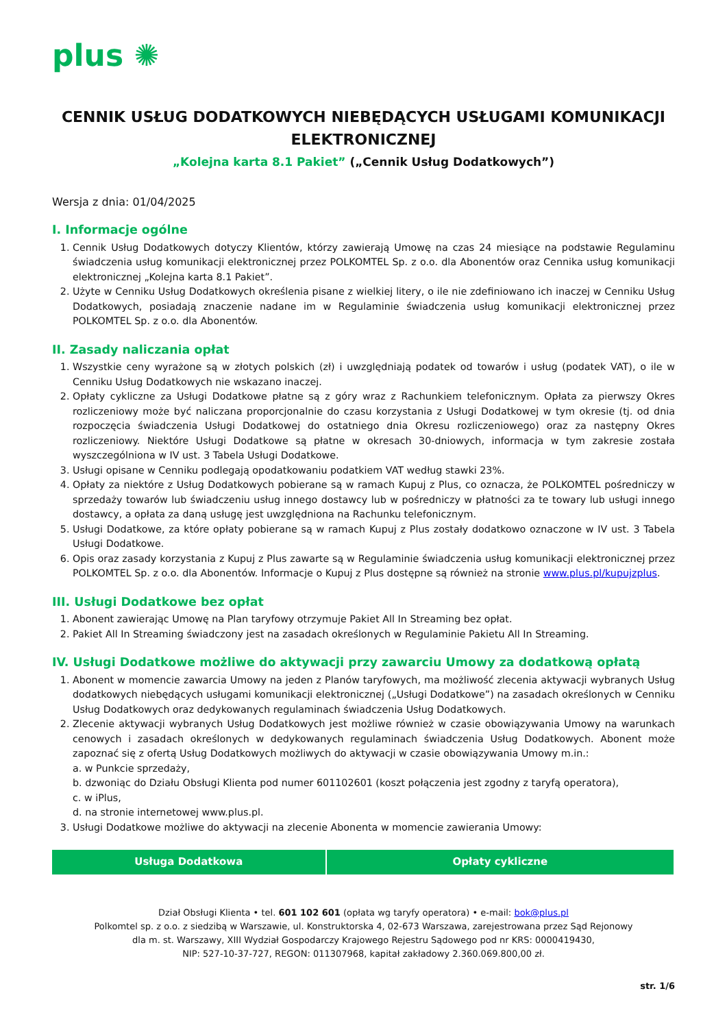plus ✺
CENNIK USŁUG DODATKOWYCH NIEBĘDĄCYCH USŁUGAMI KOMUNIKACJI ELEKTRONICZNEJ
„Kolejna karta 8.1 Pakiet” („Cennik Usług Dodatkowych”)
Wersja z dnia: 01/04/2025
I. Informacje ogólne
1. Cennik Usług Dodatkowych dotyczy Klientów, którzy zawierają Umowę na czas 24 miesiące na podstawie Regulaminu świadczenia usług komunikacji elektronicznej przez POLKOMTEL Sp. z o.o. dla Abonentów oraz Cennika usług komunikacji elektronicznej „Kolejna karta 8.1 Pakiet”.
2. Użyte w Cenniku Usług Dodatkowych określenia pisane z wielkiej litery, o ile nie zdefiniowano ich inaczej w Cenniku Usług Dodatkowych, posiadają znaczenie nadane im w Regulaminie świadczenia usług komunikacji elektronicznej przez POLKOMTEL Sp. z o.o. dla Abonentów.
II. Zasady naliczania opłat
1. Wszystkie ceny wyrażone są w złotych polskich (zł) i uwzględniają podatek od towarów i usług (podatek VAT), o ile w Cenniku Usług Dodatkowych nie wskazano inaczej.
2. Opłaty cykliczne za Usługi Dodatkowe płatne są z góry wraz z Rachunkiem telefonicznym. Opłata za pierwszy Okres rozliczeniowy może być naliczana proporcjonalnie do czasu korzystania z Usługi Dodatkowej w tym okresie (tj. od dnia rozpoczęcia świadczenia Usługi Dodatkowej do ostatniego dnia Okresu rozliczeniowego) oraz za następny Okres rozliczeniowy. Niektóre Usługi Dodatkowe są płatne w okresach 30-dniowych, informacja w tym zakresie została wyszczególniona w IV ust. 3 Tabela Usługi Dodatkowe.
3. Usługi opisane w Cenniku podlegają opodatkowaniu podatkiem VAT według stawki 23%.
4. Opłaty za niektóre z Usług Dodatkowych pobierane są w ramach Kupuj z Plus, co oznacza, że POLKOMTEL pośredniczy w sprzedaży towarów lub świadczeniu usług innego dostawcy lub w pośredniczy w płatności za te towary lub usługi innego dostawcy, a opłata za daną usługę jest uwzględniona na Rachunku telefonicznym.
5. Usługi Dodatkowe, za które opłaty pobierane są w ramach Kupuj z Plus zostały dodatkowo oznaczone w IV ust. 3 Tabela Usługi Dodatkowe.
6. Opis oraz zasady korzystania z Kupuj z Plus zawarte są w Regulaminie świadczenia usług komunikacji elektronicznej przez POLKOMTEL Sp. z o.o. dla Abonentów. Informacje o Kupuj z Plus dostępne są również na stronie www.plus.pl/kupujzplus.
III. Usługi Dodatkowe bez opłat
1. Abonent zawierając Umowę na Plan taryfowy otrzymuje Pakiet All In Streaming bez opłat.
2. Pakiet All In Streaming świadczony jest na zasadach określonych w Regulaminie Pakietu All In Streaming.
IV. Usługi Dodatkowe możliwe do aktywacji przy zawarciu Umowy za dodatkową opłatą
1. Abonent w momencie zawarcia Umowy na jeden z Planów taryfowych, ma możliwość zlecenia aktywacji wybranych Usług dodatkowych niebędących usługami komunikacji elektronicznej („Usługi Dodatkowe”) na zasadach określonych w Cenniku Usług Dodatkowych oraz dedykowanych regulaminach świadczenia Usług Dodatkowych.
2. Zlecenie aktywacji wybranych Usług Dodatkowych jest możliwe również w czasie obowiązywania Umowy na warunkach cenowych i zasadach określonych w dedykowanych regulaminach świadczenia Usług Dodatkowych. Abonent może zapoznać się z ofertą Usług Dodatkowych możliwych do aktywacji w czasie obowiązywania Umowy m.in.:
a. w Punkcie sprzedaży,
b. dzwoniąc do Działu Obsługi Klienta pod numer 601102601 (koszt połączenia jest zgodny z taryfą operatora),
c. w iPlus,
d. na stronie internetowej www.plus.pl.
3. Usługi Dodatkowe możliwe do aktywacji na zlecenie Abonenta w momencie zawierania Umowy:
| Usługa Dodatkowa | Opłaty cykliczne |
| --- | --- |
Dział Obsługi Klienta • tel. 601 102 601 (opłata wg taryfy operatora) • e-mail: bok@plus.pl
Polkomtel sp. z o.o. z siedzibą w Warszawie, ul. Konstruktorska 4, 02-673 Warszawa, zarejestrowana przez Sąd Rejonowy
dla m. st. Warszawy, XIII Wydział Gospodarczy Krajowego Rejestru Sądowego pod nr KRS: 0000419430,
NIP: 527-10-37-727, REGON: 011307968, kapitał zakładowy 2.360.069.800,00 zł.
str. 1/6